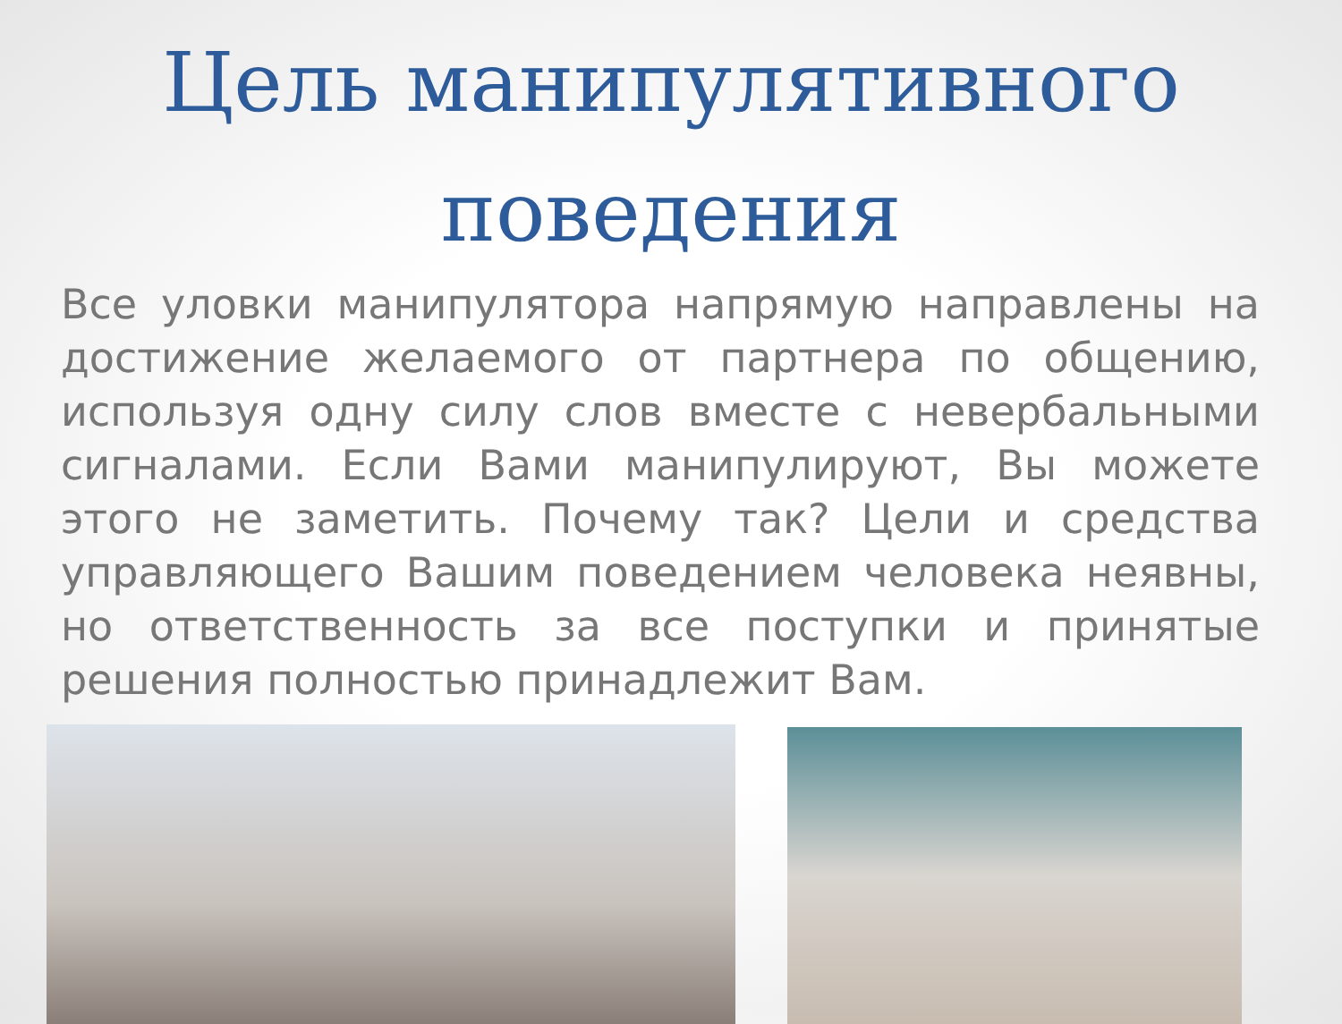Цель манипулятивного поведения
Все уловки манипулятора напрямую направлены на достижение желаемого от партнера по общению, используя одну силу слов вместе с невербальными сигналами. Если Вами манипулируют, Вы можете этого не заметить. Почему так? Цели и средства управляющего Вашим поведением человека неявны, но ответственность за все поступки и принятые решения полностью принадлежит Вам.